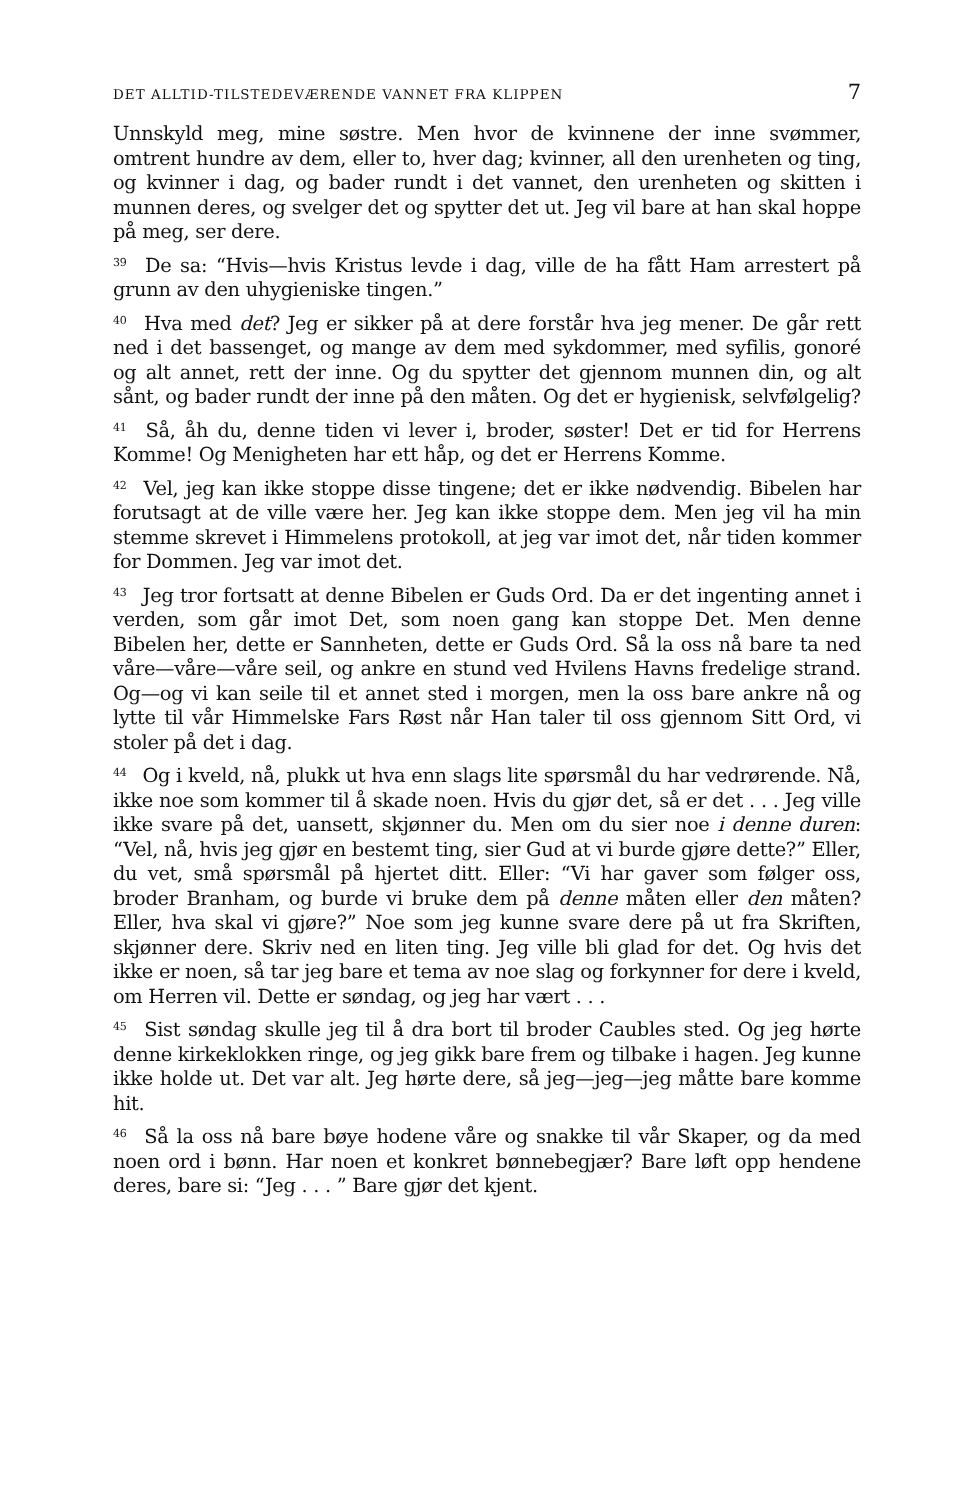DET ALLTID-TILSTEDEVÆRENDE VANNET FRA KLIPPEN 7
Unnskyld meg, mine søstre. Men hvor de kvinnene der inne svømmer, omtrent hundre av dem, eller to, hver dag; kvinner, all den urenheten og ting, og kvinner i dag, og bader rundt i det vannet, den urenheten og skitten i munnen deres, og svelger det og spytter det ut. Jeg vil bare at han skal hoppe på meg, ser dere.
<sup>39</sup> De sa: “Hvis—hvis Kristus levde i dag, ville de ha fått Ham arrestert på grunn av den uhygieniske tingen.”
<sup>40</sup> Hva med det? Jeg er sikker på at dere forstår hva jeg mener. De går rett ned i det bassenget, og mange av dem med sykdommer, med syfilis, gonoré og alt annet, rett der inne. Og du spytter det gjennom munnen din, og alt sånt, og bader rundt der inne på den måten. Og det er hygienisk, selvfølgelig?
<sup>41</sup> Så, åh du, denne tiden vi lever i, broder, søster! Det er tid for Herrens Komme! Og Menigheten har ett håp, og det er Herrens Komme.
<sup>42</sup> Vel, jeg kan ikke stoppe disse tingene; det er ikke nødvendig. Bibelen har forutsagt at de ville være her. Jeg kan ikke stoppe dem. Men jeg vil ha min stemme skrevet i Himmelens protokoll, at jeg var imot det, når tiden kommer for Dommen. Jeg var imot det.
<sup>43</sup> Jeg tror fortsatt at denne Bibelen er Guds Ord. Da er det ingenting annet i verden, som går imot Det, som noen gang kan stoppe Det. Men denne Bibelen her, dette er Sannheten, dette er Guds Ord. Så la oss nå bare ta ned våre—våre—våre seil, og ankre en stund ved Hvilens Havns fredelige strand. Og—og vi kan seile til et annet sted i morgen, men la oss bare ankre nå og lytte til vår Himmelske Fars Røst når Han taler til oss gjennom Sitt Ord, vi stoler på det i dag.
<sup>44</sup> Og i kveld, nå, plukk ut hva enn slags lite spørsmål du har vedrørende. Nå, ikke noe som kommer til å skade noen. Hvis du gjør det, så er det . . . Jeg ville ikke svare på det, uansett, skjønner du. Men om du sier noe i denne duren: “Vel, nå, hvis jeg gjør en bestemt ting, sier Gud at vi burde gjøre dette?” Eller, du vet, små spørsmål på hjertet ditt. Eller: “Vi har gaver som følger oss, broder Branham, og burde vi bruke dem på denne måten eller den måten? Eller, hva skal vi gjøre?” Noe som jeg kunne svare dere på ut fra Skriften, skjønner dere. Skriv ned en liten ting. Jeg ville bli glad for det. Og hvis det ikke er noen, så tar jeg bare et tema av noe slag og forkynner for dere i kveld, om Herren vil. Dette er søndag, og jeg har vært . . .
<sup>45</sup> Sist søndag skulle jeg til å dra bort til broder Caubles sted. Og jeg hørte denne kirkeklokken ringe, og jeg gikk bare frem og tilbake i hagen. Jeg kunne ikke holde ut. Det var alt. Jeg hørte dere, så jeg—jeg—jeg måtte bare komme hit.
<sup>46</sup> Så la oss nå bare bøye hodene våre og snakke til vår Skaper, og da med noen ord i bønn. Har noen et konkret bønnebegjær? Bare løft opp hendene deres, bare si: “Jeg . . . ” Bare gjør det kjent.